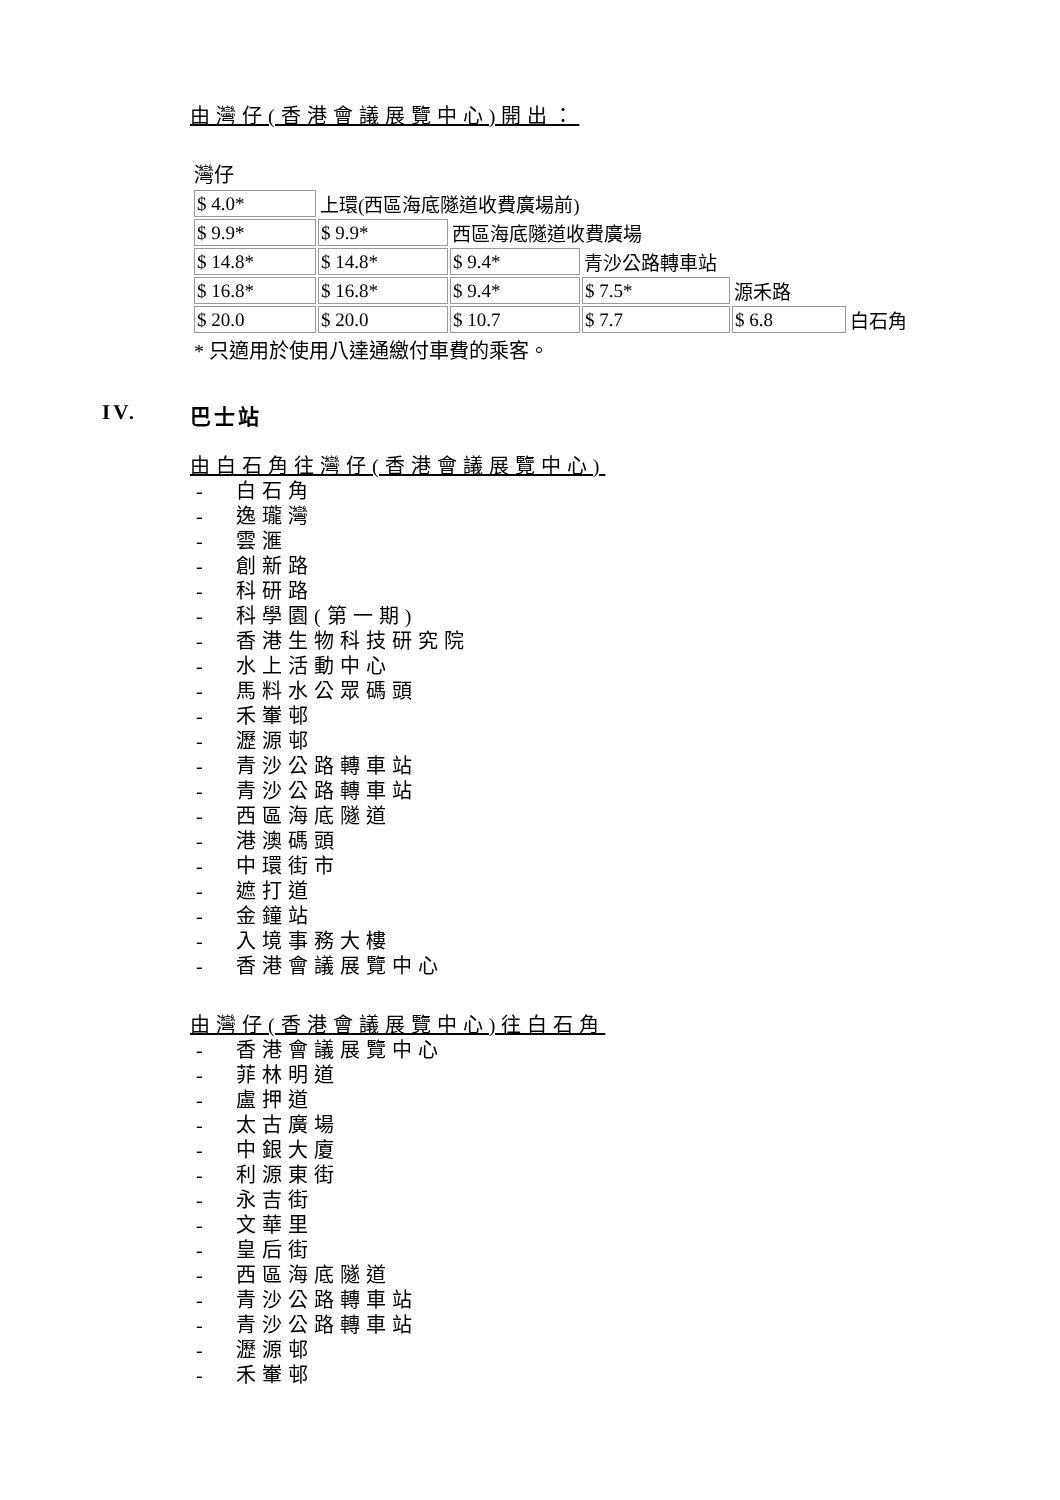由灣仔(香港會議展覽中心)開出：
灣仔
| $ 4.0* | 上環(西區海底隧道收費廣場前) | | | | |
| $ 9.9* | $ 9.9* | 西區海底隧道收費廣場 | | | |
| $ 14.8* | $ 14.8* | $ 9.4* | 青沙公路轉車站 | | |
| $ 16.8* | $ 16.8* | $ 9.4* | $ 7.5* | 源禾路 | |
| $ 20.0 | $ 20.0 | $ 10.7 | $ 7.7 | $ 6.8 | 白石角 |
* 只適用於使用八達通繳付車費的乘客。
IV. 巴士站
由白石角往灣仔(香港會議展覽中心)
- 白石角
- 逸瓏灣
- 雲滙
- 創新路
- 科研路
- 科學園(第一期)
- 香港生物科技研究院
- 水上活動中心
- 馬料水公眾碼頭
- 禾輋邨
- 瀝源邨
- 青沙公路轉車站
- 青沙公路轉車站
- 西區海底隧道
- 港澳碼頭
- 中環街市
- 遮打道
- 金鐘站
- 入境事務大樓
- 香港會議展覽中心
由灣仔(香港會議展覽中心)往白石角
- 香港會議展覽中心
- 菲林明道
- 盧押道
- 太古廣場
- 中銀大廈
- 利源東街
- 永吉街
- 文華里
- 皇后街
- 西區海底隧道
- 青沙公路轉車站
- 青沙公路轉車站
- 瀝源邨
- 禾輋邨